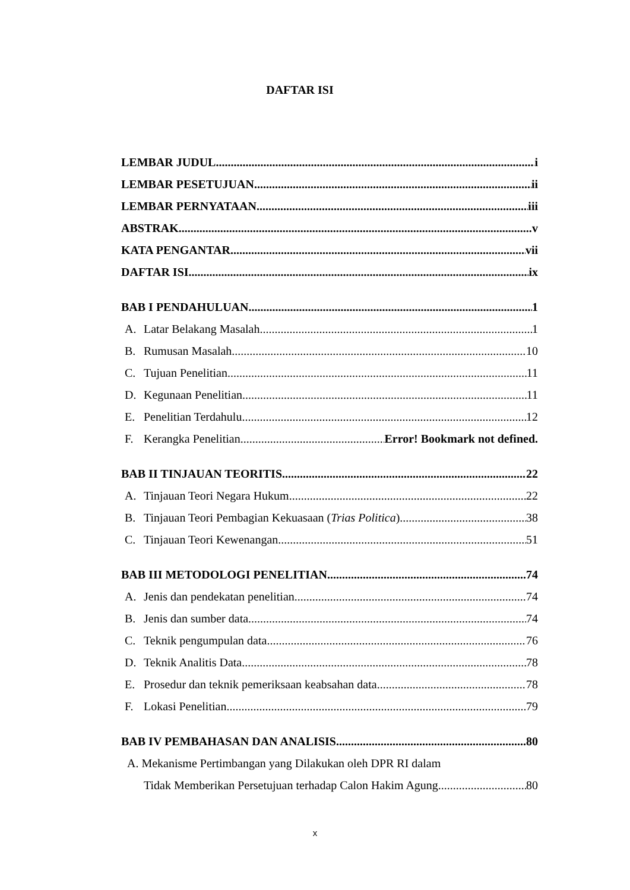DAFTAR ISI
LEMBAR JUDUL i
LEMBAR PESETUJUAN ii
LEMBAR PERNYATAAN iii
ABSTRAK v
KATA PENGANTAR vii
DAFTAR ISI ix
BAB I PENDAHULUAN 1
A. Latar Belakang Masalah 1
B. Rumusan Masalah 10
C. Tujuan Penelitian 11
D. Kegunaan Penelitian 11
E. Penelitian Terdahulu 12
F. Kerangka Penelitian Error! Bookmark not defined.
BAB II TINJAUAN TEORITIS 22
A. Tinjauan Teori Negara Hukum 22
B. Tinjauan Teori Pembagian Kekuasaan (Trias Politica) 38
C. Tinjauan Teori Kewenangan 51
BAB III METODOLOGI PENELITIAN 74
A. Jenis dan pendekatan penelitian 74
B. Jenis dan sumber data 74
C. Teknik pengumpulan data 76
D. Teknik Analitis Data 78
E. Prosedur dan teknik pemeriksaan keabsahan data 78
F. Lokasi Penelitian 79
BAB IV PEMBAHASAN DAN ANALISIS 80
A. Mekanisme Pertimbangan yang Dilakukan oleh DPR RI dalam
Tidak Memberikan Persetujuan terhadap Calon Hakim Agung 80
x